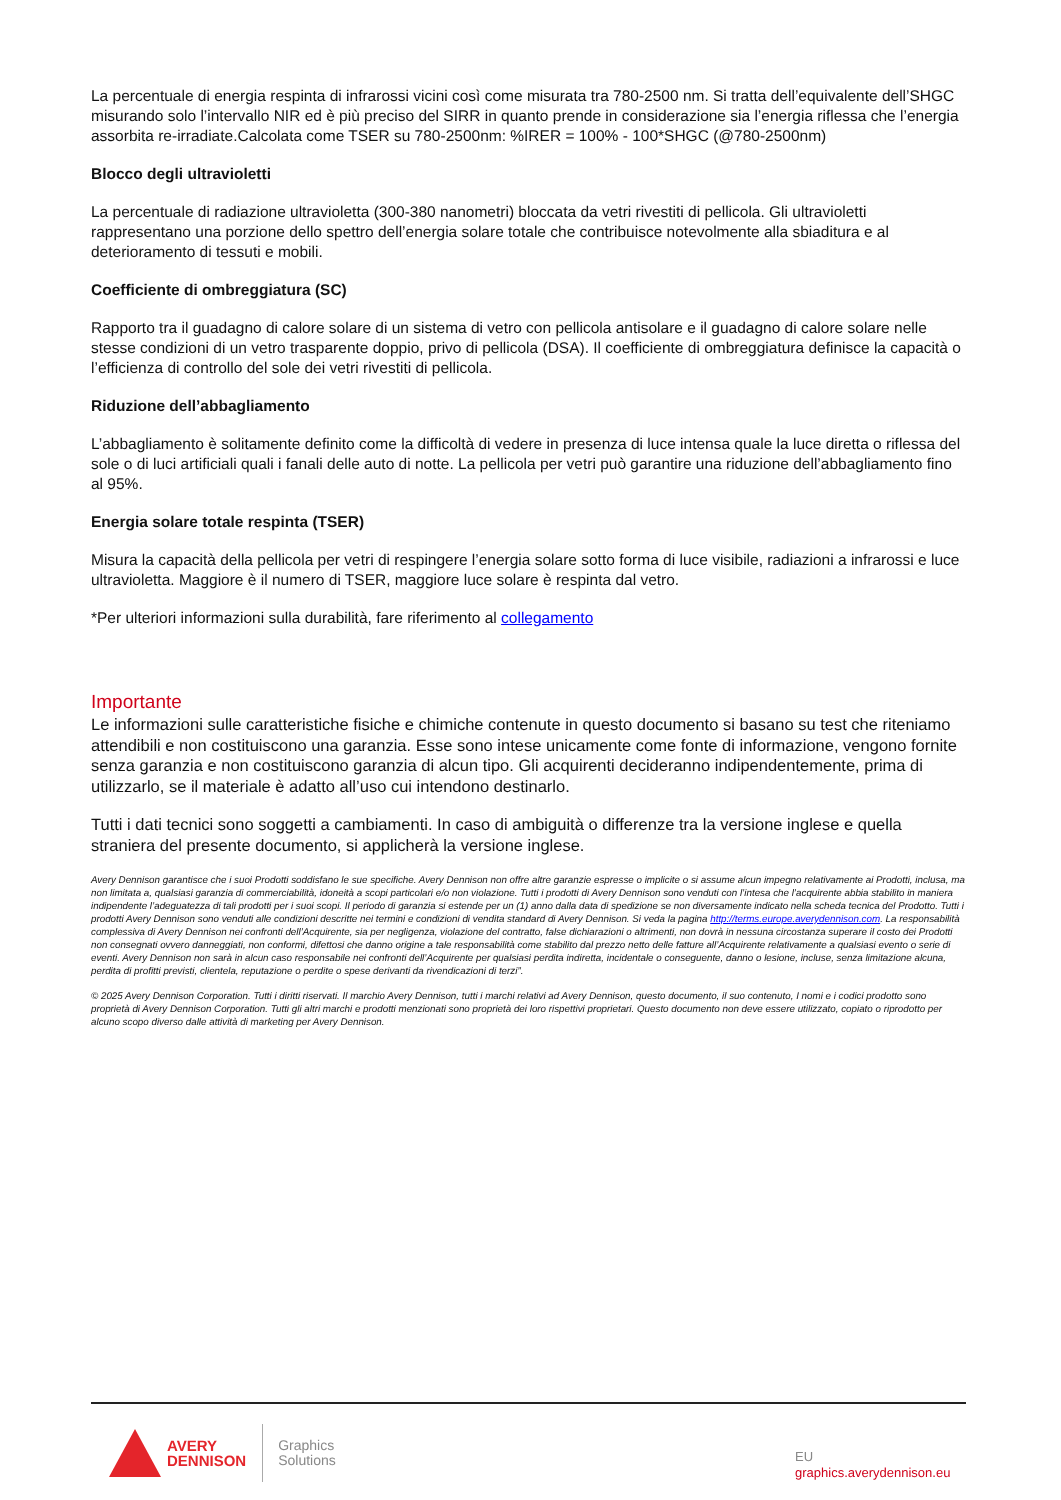La percentuale di energia respinta di infrarossi vicini così come misurata tra 780-2500 nm. Si tratta dell’equivalente dell’SHGC misurando solo l’intervallo NIR ed è più preciso del SIRR in quanto prende in considerazione sia l’energia riflessa che l’energia assorbita re-irradiate.Calcolata come TSER su 780-2500nm: %IRER = 100% - 100*SHGC (@780-2500nm)
Blocco degli ultravioletti
La percentuale di radiazione ultravioletta (300-380 nanometri) bloccata da vetri rivestiti di pellicola. Gli ultravioletti rappresentano una porzione dello spettro dell’energia solare totale che contribuisce notevolmente alla sbiaditura e al deterioramento di tessuti e mobili.
Coefficiente di ombreggiatura (SC)
Rapporto tra il guadagno di calore solare di un sistema di vetro con pellicola antisolare e il guadagno di calore solare nelle stesse condizioni di un vetro trasparente doppio, privo di pellicola (DSA). Il coefficiente di ombreggiatura definisce la capacità o l’efficienza di controllo del sole dei vetri rivestiti di pellicola.
Riduzione dell’abbagliamento
L’abbagliamento è solitamente definito come la difficoltà di vedere in presenza di luce intensa quale la luce diretta o riflessa del sole o di luci artificiali quali i fanali delle auto di notte. La pellicola per vetri può garantire una riduzione dell’abbagliamento fino al 95%.
Energia solare totale respinta (TSER)
Misura la capacità della pellicola per vetri di respingere l’energia solare sotto forma di luce visibile, radiazioni a infrarossi e luce ultravioletta. Maggiore è il numero di TSER, maggiore luce solare è respinta dal vetro.
*Per ulteriori informazioni sulla durabilità, fare riferimento al collegamento
Importante
Le informazioni sulle caratteristiche fisiche e chimiche contenute in questo documento si basano su test che riteniamo attendibili e non costituiscono una garanzia. Esse sono intese unicamente come fonte di informazione, vengono fornite senza garanzia e non costituiscono garanzia di alcun tipo. Gli acquirenti decideranno indipendentemente, prima di utilizzarlo, se il materiale è adatto all’uso cui intendono destinarlo.
Tutti i dati tecnici sono soggetti a cambiamenti. In caso di ambiguità o differenze tra la versione inglese e quella straniera del presente documento, si applicherà la versione inglese.
Avery Dennison garantisce che i suoi Prodotti soddisfano le sue specifiche. Avery Dennison non offre altre garanzie espresse o implicite o si assume alcun impegno relativamente ai Prodotti, inclusa, ma non limitata a, qualsiasi garanzia di commerciabilità, idoneità a scopi particolari e/o non violazione. Tutti i prodotti di Avery Dennison sono venduti con l’intesa che l’acquirente abbia stabilito in maniera indipendente l’adeguatezza di tali prodotti per i suoi scopi. Il periodo di garanzia si estende per un (1) anno dalla data di spedizione se non diversamente indicato nella scheda tecnica del Prodotto. Tutti i prodotti Avery Dennison sono venduti alle condizioni descritte nei termini e condizioni di vendita standard di Avery Dennison. Si veda la pagina http://terms.europe.averydennison.com. La responsabilità complessiva di Avery Dennison nei confronti dell’Acquirente, sia per negligenza, violazione del contratto, false dichiarazioni o altrimenti, non dovrà in nessuna circostanza superare il costo dei Prodotti non consegnati ovvero danneggiati, non conformi, difettosi che danno origine a tale responsabilità come stabilito dal prezzo netto delle fatture all’Acquirente relativamente a qualsiasi evento o serie di eventi. Avery Dennison non sarà in alcun caso responsabile nei confronti dell’Acquirente per qualsiasi perdita indiretta, incidentale o conseguente, danno o lesione, incluse, senza limitazione alcuna, perdita di profitti previsti, clientela, reputazione o perdite o spese derivanti da rivendicazioni di terzi”.
© 2025 Avery Dennison Corporation. Tutti i diritti riservati. Il marchio Avery Dennison, tutti i marchi relativi ad Avery Dennison, questo documento, il suo contenuto, I nomi e i codici prodotto sono proprietà di Avery Dennison Corporation. Tutti gli altri marchi e prodotti menzionati sono proprietà dei loro rispettivi proprietari. Questo documento non deve essere utilizzato, copiato o riprodotto per alcuno scopo diverso dalle attività di marketing per Avery Dennison.
AVERY
DENNISON
Graphics
Solutions
EU
graphics.averydennison.eu